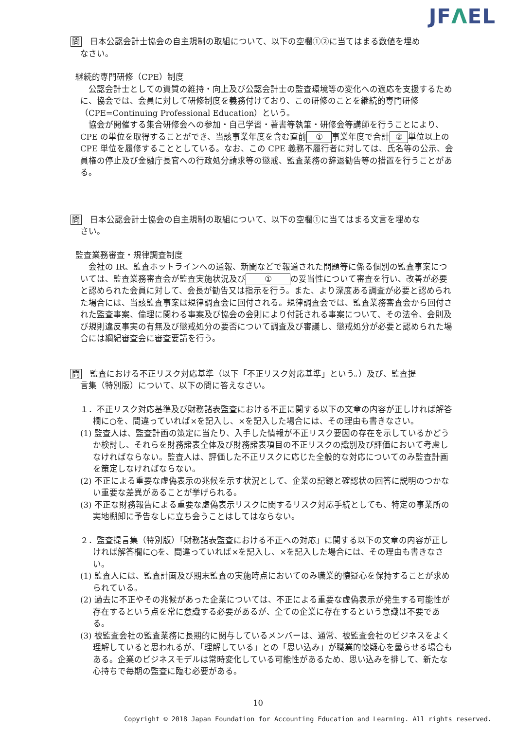JFΛEL
問　日本公認会計士協会の自主規制の取組について、以下の空欄①②に当てはまる数値を埋め
なさい。
継続的専門研修（CPE）制度
　公認会計士としての資質の維持・向上及び公認会計士の監査環境等の変化への適応を支援するために、協会では、会員に対して研修制度を義務付けており、この研修のことを継続的専門研修（CPE=Continuing Professional Education）という。
　協会が開催する集合研修会への参加・自己学習・著書等執筆・研修会等講師を行うことにより、CPE の単位を取得することができ、当該事業年度を含む直前 ① 事業年度で合計 ② 単位以上の CPE 単位を履修することとしている。なお、この CPE 義務不履行者に対しては、氏名等の公示、会員権の停止及び金融庁長官への行政処分請求等の懲戒、監査業務の辞退勧告等の措置を行うことがある。
問　日本公認会計士協会の自主規制の取組について、以下の空欄①に当てはまる文言を埋めな
さい。
監査業務審査・規律調査制度
　会社の IR、監査ホットラインへの通報、新聞などで報道された問題等に係る個別の監査事案については、監査業務審査会が監査実施状況及び ① の妥当性について審査を行い、改善が必要と認められた会員に対して、会長が勧告又は指示を行う。また、より深度ある調査が必要と認められた場合には、当該監査事案は規律調査会に回付される。規律調査会では、監査業務審査会から回付された監査事案、倫理に関わる事案及び協会の会則により付託される事案について、その法令、会則及び規則違反事実の有無及び懲戒処分の要否について調査及び審議し、懲戒処分が必要と認められた場合には綱紀審査会に審査要請を行う。
問　監査における不正リスク対応基準（以下「不正リスク対応基準」という。）及び、監査提
言集（特別版）について、以下の問に答えなさい。
１．不正リスク対応基準及び財務諸表監査における不正に関する以下の文章の内容が正しければ解答欄に○を、間違っていれば×を記入し、×を記入した場合には、その理由も書きなさい。
(1) 監査人は、監査計画の策定に当たり、入手した情報が不正リスク要因の存在を示しているかどうか検討し、それらを財務諸表全体及び財務諸表項目の不正リスクの識別及び評価において考慮しなければならない。監査人は、評価した不正リスクに応じた全般的な対応についてのみ監査計画を策定しなければならない。
(2) 不正による重要な虚偽表示の兆候を示す状況として、企業の記録と確認状の回答に説明のつかない重要な差異があることが挙げられる。
(3) 不正な財務報告による重要な虚偽表示リスクに関するリスク対応手続としても、特定の事業所の実地棚卸に予告なしに立ち会うことはしてはならない。
２．監査提言集（特別版）「財務諸表監査における不正への対応」に関する以下の文章の内容が正しければ解答欄に○を、間違っていれば×を記入し、×を記入した場合には、その理由も書きなさい。
(1) 監査人には、監査計画及び期末監査の実施時点においてのみ職業的懐疑心を保持することが求められている。
(2) 過去に不正やその兆候があった企業については、不正による重要な虚偽表示が発生する可能性が存在するという点を常に意識する必要があるが、全ての企業に存在するという意識は不要である。
(3) 被監査会社の監査業務に長期的に関与しているメンバーは、通常、被監査会社のビジネスをよく理解していると思われるが、「理解している」との「思い込み」が職業的懐疑心を曇らせる場合もある。企業のビジネスモデルは常時変化している可能性があるため、思い込みを排して、新たな心持ちで毎期の監査に臨む必要がある。
10
Copyright © 2018 Japan Foundation for Accounting Education and Learning. All rights reserved.